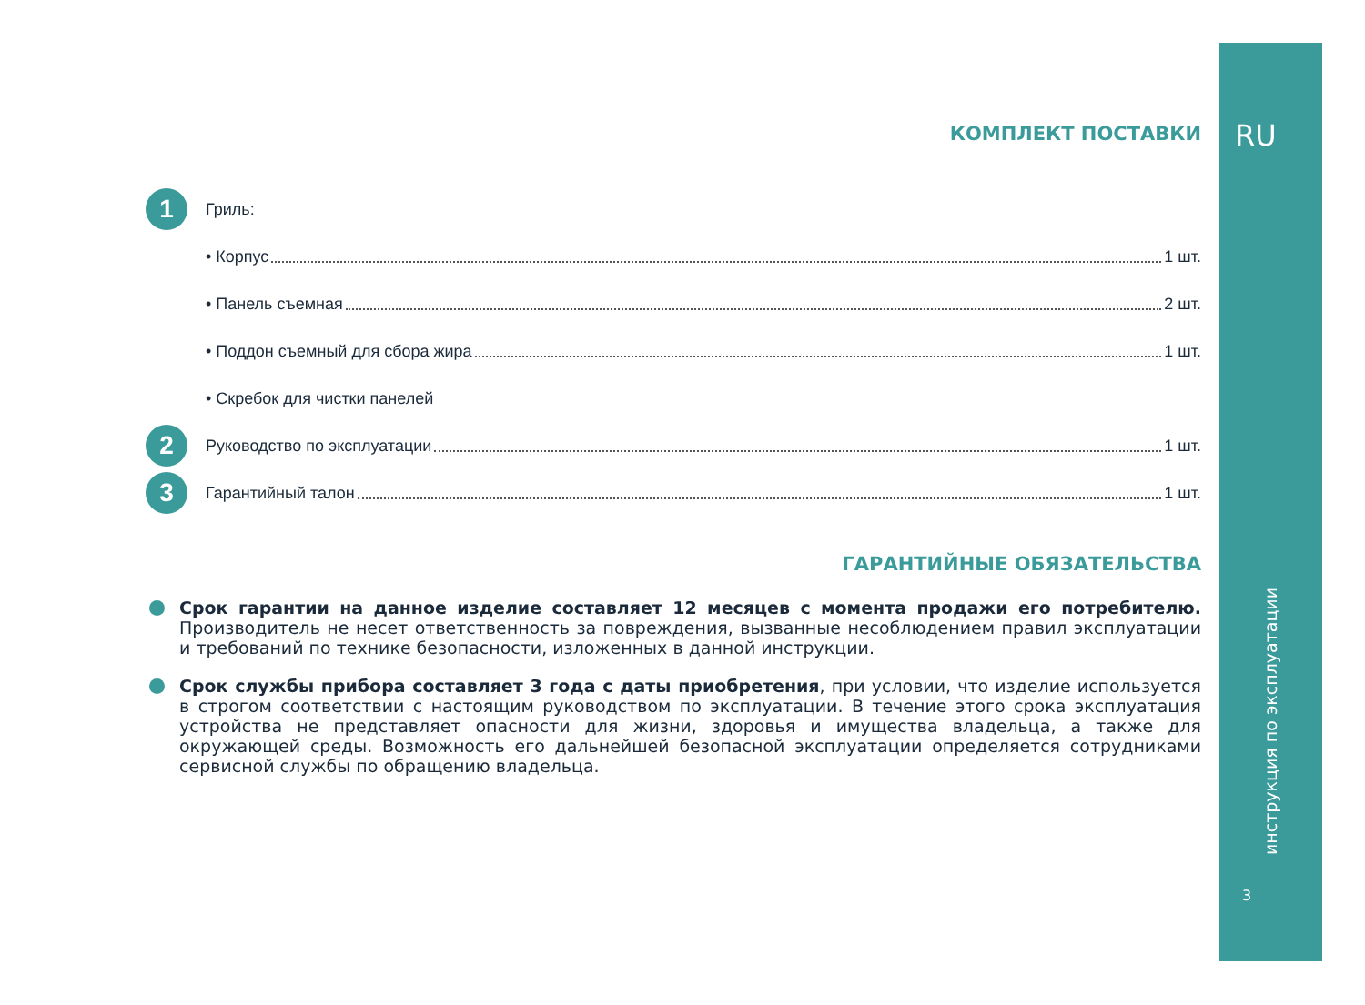RU
КОМПЛЕКТ ПОСТАВКИ
1
Гриль:
• Корпус 1 шт.
• Панель съемная 2 шт.
• Поддон съемный для сбора жира 1 шт.
• Скребок для чистки панелей
2
Руководство по эксплуатации 1 шт.
3
Гарантийный талон 1 шт.
ГАРАНТИЙНЫЕ ОБЯЗАТЕЛЬСТВА
Срок гарантии на данное изделие составляет 12 месяцев с момента продажи его потребителю. Производитель не несет ответственность за повреждения, вызванные несоблюдением правил эксплуатации и требований по технике безопасности, изложенных в данной инструкции.
Срок службы прибора составляет 3 года с даты приобретения, при условии, что изделие используется в строгом соответствии с настоящим руководством по эксплуатации. В течение этого срока эксплуатация устройства не представляет опасности для жизни, здоровья и имущества владельца, а также для окружающей среды. Возможность его дальнейшей безопасной эксплуатации определяется сотрудниками сервисной службы по обращению владельца.
инструкция по эксплуатации
3